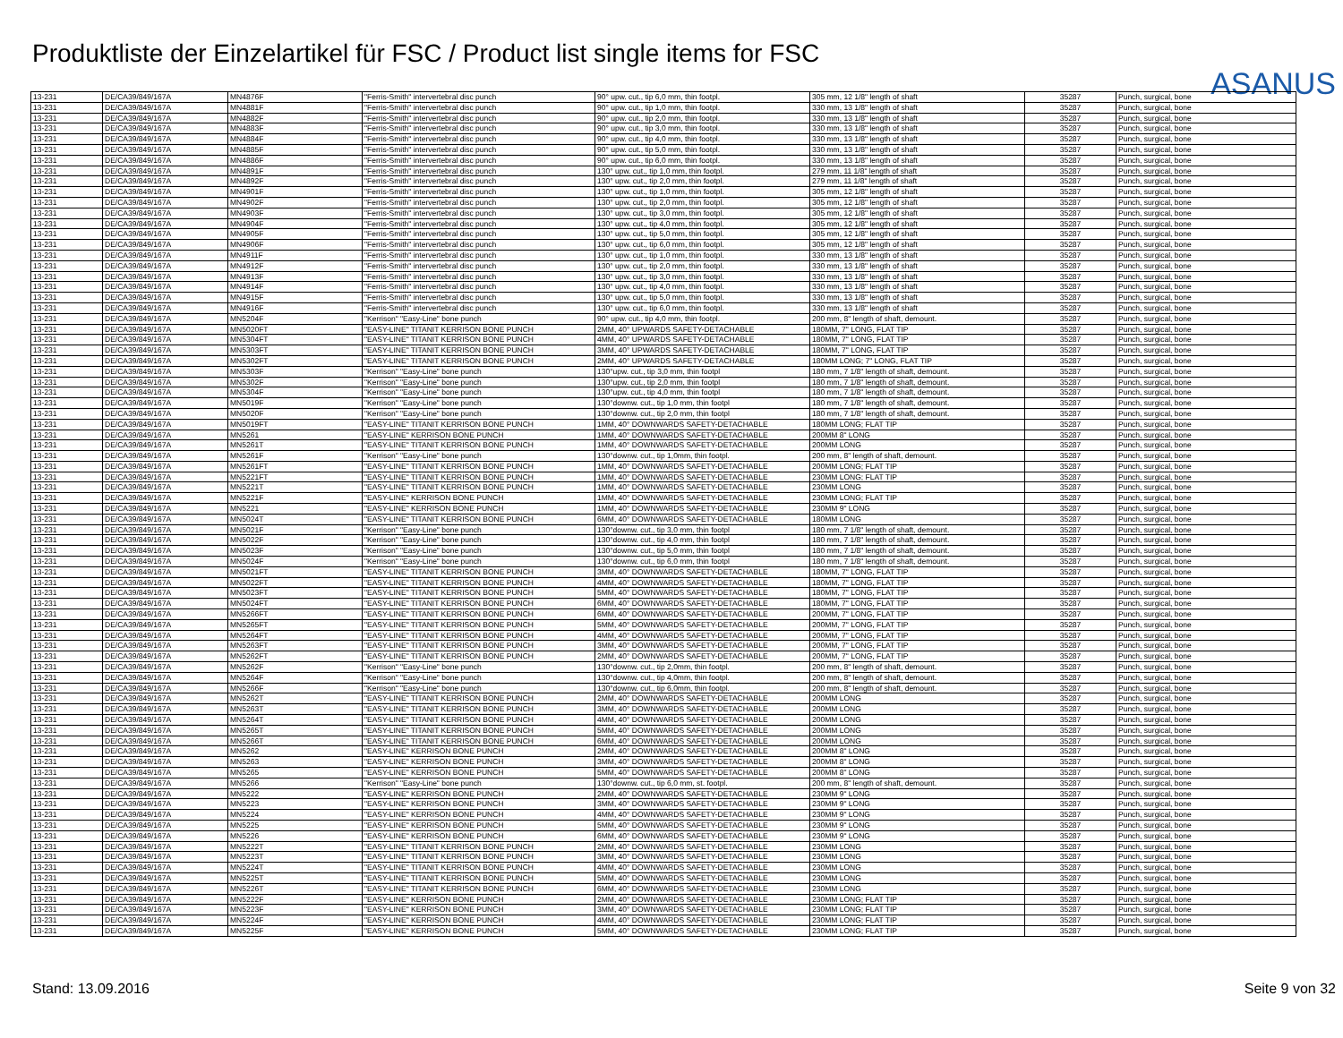Produktliste der Einzelartikel für FSC / Product list single items for FSC
ASANUS
| 13-231 | DE/CA39/849/167A | MN4876F | "Ferris-Smith" intervertebral disc punch | 90° upw. cut., tip 6,0 mm, thin footpl. | 305 mm, 12 1/8" length of shaft | 35287 | Punch, surgical, bone |
| 13-231 | DE/CA39/849/167A | MN4881F | "Ferris-Smith" intervertebral disc punch | 90° upw. cut., tip 1,0 mm, thin footpl. | 330 mm, 13 1/8" length of shaft | 35287 | Punch, surgical, bone |
| 13-231 | DE/CA39/849/167A | MN4882F | "Ferris-Smith" intervertebral disc punch | 90° upw. cut., tip 2,0 mm, thin footpl. | 330 mm, 13 1/8" length of shaft | 35287 | Punch, surgical, bone |
| 13-231 | DE/CA39/849/167A | MN4883F | "Ferris-Smith" intervertebral disc punch | 90° upw. cut., tip 3,0 mm, thin footpl. | 330 mm, 13 1/8" length of shaft | 35287 | Punch, surgical, bone |
| 13-231 | DE/CA39/849/167A | MN4884F | "Ferris-Smith" intervertebral disc punch | 90° upw. cut., tip 4,0 mm, thin footpl. | 330 mm, 13 1/8" length of shaft | 35287 | Punch, surgical, bone |
| 13-231 | DE/CA39/849/167A | MN4885F | "Ferris-Smith" intervertebral disc punch | 90° upw. cut., tip 5,0 mm, thin footpl. | 330 mm, 13 1/8" length of shaft | 35287 | Punch, surgical, bone |
| 13-231 | DE/CA39/849/167A | MN4886F | "Ferris-Smith" intervertebral disc punch | 90° upw. cut., tip 6,0 mm, thin footpl. | 330 mm, 13 1/8" length of shaft | 35287 | Punch, surgical, bone |
| 13-231 | DE/CA39/849/167A | MN4891F | "Ferris-Smith" intervertebral disc punch | 130° upw. cut., tip 1,0 mm, thin footpl. | 279 mm, 11 1/8" length of shaft | 35287 | Punch, surgical, bone |
| 13-231 | DE/CA39/849/167A | MN4892F | "Ferris-Smith" intervertebral disc punch | 130° upw. cut., tip 2,0 mm, thin footpl. | 279 mm, 11 1/8" length of shaft | 35287 | Punch, surgical, bone |
| 13-231 | DE/CA39/849/167A | MN4901F | "Ferris-Smith" intervertebral disc punch | 130° upw. cut., tip 1,0 mm, thin footpl. | 305 mm, 12 1/8" length of shaft | 35287 | Punch, surgical, bone |
| 13-231 | DE/CA39/849/167A | MN4902F | "Ferris-Smith" intervertebral disc punch | 130° upw. cut., tip 2,0 mm, thin footpl. | 305 mm, 12 1/8" length of shaft | 35287 | Punch, surgical, bone |
| 13-231 | DE/CA39/849/167A | MN4903F | "Ferris-Smith" intervertebral disc punch | 130° upw. cut., tip 3,0 mm, thin footpl. | 305 mm, 12 1/8" length of shaft | 35287 | Punch, surgical, bone |
| 13-231 | DE/CA39/849/167A | MN4904F | "Ferris-Smith" intervertebral disc punch | 130° upw. cut., tip 4,0 mm, thin footpl. | 305 mm, 12 1/8" length of shaft | 35287 | Punch, surgical, bone |
| 13-231 | DE/CA39/849/167A | MN4905F | "Ferris-Smith" intervertebral disc punch | 130° upw. cut., tip 5,0 mm, thin footpl. | 305 mm, 12 1/8" length of shaft | 35287 | Punch, surgical, bone |
| 13-231 | DE/CA39/849/167A | MN4906F | "Ferris-Smith" intervertebral disc punch | 130° upw. cut., tip 6,0 mm, thin footpl. | 305 mm, 12 1/8" length of shaft | 35287 | Punch, surgical, bone |
| 13-231 | DE/CA39/849/167A | MN4911F | "Ferris-Smith" intervertebral disc punch | 130° upw. cut., tip 1,0 mm, thin footpl. | 330 mm, 13 1/8" length of shaft | 35287 | Punch, surgical, bone |
| 13-231 | DE/CA39/849/167A | MN4912F | "Ferris-Smith" intervertebral disc punch | 130° upw. cut., tip 2,0 mm, thin footpl. | 330 mm, 13 1/8" length of shaft | 35287 | Punch, surgical, bone |
| 13-231 | DE/CA39/849/167A | MN4913F | "Ferris-Smith" intervertebral disc punch | 130° upw. cut., tip 3,0 mm, thin footpl. | 330 mm, 13 1/8" length of shaft | 35287 | Punch, surgical, bone |
| 13-231 | DE/CA39/849/167A | MN4914F | "Ferris-Smith" intervertebral disc punch | 130° upw. cut., tip 4,0 mm, thin footpl. | 330 mm, 13 1/8" length of shaft | 35287 | Punch, surgical, bone |
| 13-231 | DE/CA39/849/167A | MN4915F | "Ferris-Smith" intervertebral disc punch | 130° upw. cut., tip 5,0 mm, thin footpl. | 330 mm, 13 1/8" length of shaft | 35287 | Punch, surgical, bone |
| 13-231 | DE/CA39/849/167A | MN4916F | "Ferris-Smith" intervertebral disc punch | 130° upw. cut., tip 6,0 mm, thin footpl. | 330 mm, 13 1/8" length of shaft | 35287 | Punch, surgical, bone |
| 13-231 | DE/CA39/849/167A | MN5204F | "Kerrison" "Easy-Line" bone punch | 90° upw. cut., tip 4,0 mm, thin footpl. | 200 mm, 8" length of shaft, demount. | 35287 | Punch, surgical, bone |
| 13-231 | DE/CA39/849/167A | MN5020FT | "EASY-LINE" TITANIT KERRISON BONE PUNCH | 2MM, 40° UPWARDS SAFETY-DETACHABLE | 180MM, 7" LONG, FLAT TIP | 35287 | Punch, surgical, bone |
| 13-231 | DE/CA39/849/167A | MN5304FT | "EASY-LINE" TITANIT KERRISON BONE PUNCH | 4MM, 40° UPWARDS SAFETY-DETACHABLE | 180MM, 7" LONG, FLAT TIP | 35287 | Punch, surgical, bone |
| 13-231 | DE/CA39/849/167A | MN5303FT | "EASY-LINE" TITANIT KERRISON BONE PUNCH | 3MM, 40° UPWARDS SAFETY-DETACHABLE | 180MM, 7" LONG, FLAT TIP | 35287 | Punch, surgical, bone |
| 13-231 | DE/CA39/849/167A | MN5302FT | "EASY-LINE" TITANIT KERRISON BONE PUNCH | 2MM, 40° UPWARDS SAFETY-DETACHABLE | 180MM LONG; 7" LONG, FLAT TIP | 35287 | Punch, surgical, bone |
| 13-231 | DE/CA39/849/167A | MN5303F | "Kerrison" "Easy-Line" bone punch | 130°upw. cut., tip 3,0 mm, thin footpl | 180 mm, 7 1/8" length of shaft, demount. | 35287 | Punch, surgical, bone |
| 13-231 | DE/CA39/849/167A | MN5302F | "Kerrison" "Easy-Line" bone punch | 130°upw. cut., tip 2,0 mm, thin footpl | 180 mm, 7 1/8" length of shaft, demount. | 35287 | Punch, surgical, bone |
| 13-231 | DE/CA39/849/167A | MN5304F | "Kerrison" "Easy-Line" bone punch | 130°upw. cut., tip 4,0 mm, thin footpl | 180 mm, 7 1/8" length of shaft, demount. | 35287 | Punch, surgical, bone |
| 13-231 | DE/CA39/849/167A | MN5019F | "Kerrison" "Easy-Line" bone punch | 130°downw. cut., tip 1,0 mm, thin footpl | 180 mm, 7 1/8" length of shaft, demount. | 35287 | Punch, surgical, bone |
| 13-231 | DE/CA39/849/167A | MN5020F | "Kerrison" "Easy-Line" bone punch | 130°downw. cut., tip 2,0 mm, thin footpl | 180 mm, 7 1/8" length of shaft, demount. | 35287 | Punch, surgical, bone |
| 13-231 | DE/CA39/849/167A | MN5019FT | "EASY-LINE" TITANIT KERRISON BONE PUNCH | 1MM, 40° DOWNWARDS SAFETY-DETACHABLE | 180MM LONG; FLAT TIP | 35287 | Punch, surgical, bone |
| 13-231 | DE/CA39/849/167A | MN5261 | "EASY-LINE" KERRISON BONE PUNCH | 1MM, 40° DOWNWARDS SAFETY-DETACHABLE | 200MM 8" LONG | 35287 | Punch, surgical, bone |
| 13-231 | DE/CA39/849/167A | MN5261T | "EASY-LINE" TITANIT KERRISON BONE PUNCH | 1MM, 40° DOWNWARDS SAFETY-DETACHABLE | 200MM LONG | 35287 | Punch, surgical, bone |
| 13-231 | DE/CA39/849/167A | MN5261F | "Kerrison" "Easy-Line" bone punch | 130°downw. cut., tip 1,0mm, thin footpl. | 200 mm, 8" length of shaft, demount. | 35287 | Punch, surgical, bone |
| 13-231 | DE/CA39/849/167A | MN5261FT | "EASY-LINE" TITANIT KERRISON BONE PUNCH | 1MM, 40° DOWNWARDS SAFETY-DETACHABLE | 200MM LONG; FLAT TIP | 35287 | Punch, surgical, bone |
| 13-231 | DE/CA39/849/167A | MN5221FT | "EASY-LINE" TITANIT KERRISON BONE PUNCH | 1MM, 40° DOWNWARDS SAFETY-DETACHABLE | 230MM LONG; FLAT TIP | 35287 | Punch, surgical, bone |
| 13-231 | DE/CA39/849/167A | MN5221T | "EASY-LINE" TITANIT KERRISON BONE PUNCH | 1MM, 40° DOWNWARDS SAFETY-DETACHABLE | 230MM LONG | 35287 | Punch, surgical, bone |
| 13-231 | DE/CA39/849/167A | MN5221F | "EASY-LINE" KERRISON BONE PUNCH | 1MM, 40° DOWNWARDS SAFETY-DETACHABLE | 230MM LONG; FLAT TIP | 35287 | Punch, surgical, bone |
| 13-231 | DE/CA39/849/167A | MN5221 | "EASY-LINE" KERRISON BONE PUNCH | 1MM, 40° DOWNWARDS SAFETY-DETACHABLE | 230MM 9" LONG | 35287 | Punch, surgical, bone |
| 13-231 | DE/CA39/849/167A | MN5024T | "EASY-LINE" TITANIT KERRISON BONE PUNCH | 6MM, 40° DOWNWARDS SAFETY-DETACHABLE | 180MM LONG | 35287 | Punch, surgical, bone |
| 13-231 | DE/CA39/849/167A | MN5021F | "Kerrison" "Easy-Line" bone punch | 130°downw. cut., tip 3,0 mm, thin footpl | 180 mm, 7 1/8" length of shaft, demount. | 35287 | Punch, surgical, bone |
| 13-231 | DE/CA39/849/167A | MN5022F | "Kerrison" "Easy-Line" bone punch | 130°downw. cut., tip 4,0 mm, thin footpl | 180 mm, 7 1/8" length of shaft, demount. | 35287 | Punch, surgical, bone |
| 13-231 | DE/CA39/849/167A | MN5023F | "Kerrison" "Easy-Line" bone punch | 130°downw. cut., tip 5,0 mm, thin footpl | 180 mm, 7 1/8" length of shaft, demount. | 35287 | Punch, surgical, bone |
| 13-231 | DE/CA39/849/167A | MN5024F | "Kerrison" "Easy-Line" bone punch | 130°downw. cut., tip 6,0 mm, thin footpl | 180 mm, 7 1/8" length of shaft, demount. | 35287 | Punch, surgical, bone |
| 13-231 | DE/CA39/849/167A | MN5021FT | "EASY-LINE" TITANIT KERRISON BONE PUNCH | 3MM, 40° DOWNWARDS SAFETY-DETACHABLE | 180MM, 7" LONG, FLAT TIP | 35287 | Punch, surgical, bone |
| 13-231 | DE/CA39/849/167A | MN5022FT | "EASY-LINE" TITANIT KERRISON BONE PUNCH | 4MM, 40° DOWNWARDS SAFETY-DETACHABLE | 180MM, 7" LONG, FLAT TIP | 35287 | Punch, surgical, bone |
| 13-231 | DE/CA39/849/167A | MN5023FT | "EASY-LINE" TITANIT KERRISON BONE PUNCH | 5MM, 40° DOWNWARDS SAFETY-DETACHABLE | 180MM, 7" LONG, FLAT TIP | 35287 | Punch, surgical, bone |
| 13-231 | DE/CA39/849/167A | MN5024FT | "EASY-LINE" TITANIT KERRISON BONE PUNCH | 6MM, 40° DOWNWARDS SAFETY-DETACHABLE | 180MM, 7" LONG, FLAT TIP | 35287 | Punch, surgical, bone |
| 13-231 | DE/CA39/849/167A | MN5266FT | "EASY-LINE" TITANIT KERRISON BONE PUNCH | 6MM, 40° DOWNWARDS SAFETY-DETACHABLE | 200MM, 7" LONG, FLAT TIP | 35287 | Punch, surgical, bone |
| 13-231 | DE/CA39/849/167A | MN5265FT | "EASY-LINE" TITANIT KERRISON BONE PUNCH | 5MM, 40° DOWNWARDS SAFETY-DETACHABLE | 200MM, 7" LONG, FLAT TIP | 35287 | Punch, surgical, bone |
| 13-231 | DE/CA39/849/167A | MN5264FT | "EASY-LINE" TITANIT KERRISON BONE PUNCH | 4MM, 40° DOWNWARDS SAFETY-DETACHABLE | 200MM, 7" LONG, FLAT TIP | 35287 | Punch, surgical, bone |
| 13-231 | DE/CA39/849/167A | MN5263FT | "EASY-LINE" TITANIT KERRISON BONE PUNCH | 3MM, 40° DOWNWARDS SAFETY-DETACHABLE | 200MM, 7" LONG, FLAT TIP | 35287 | Punch, surgical, bone |
| 13-231 | DE/CA39/849/167A | MN5262FT | "EASY-LINE" TITANIT KERRISON BONE PUNCH | 2MM, 40° DOWNWARDS SAFETY-DETACHABLE | 200MM, 7" LONG, FLAT TIP | 35287 | Punch, surgical, bone |
| 13-231 | DE/CA39/849/167A | MN5262F | "Kerrison" "Easy-Line" bone punch | 130°downw. cut., tip 2,0mm, thin footpl. | 200 mm, 8" length of shaft, demount. | 35287 | Punch, surgical, bone |
| 13-231 | DE/CA39/849/167A | MN5264F | "Kerrison" "Easy-Line" bone punch | 130°downw. cut., tip 4,0mm, thin footpl. | 200 mm, 8" length of shaft, demount. | 35287 | Punch, surgical, bone |
| 13-231 | DE/CA39/849/167A | MN5266F | "Kerrison" "Easy-Line" bone punch | 130°downw. cut., tip 6,0mm, thin footpl. | 200 mm, 8" length of shaft, demount. | 35287 | Punch, surgical, bone |
| 13-231 | DE/CA39/849/167A | MN5262T | "EASY-LINE" TITANIT KERRISON BONE PUNCH | 2MM, 40° DOWNWARDS SAFETY-DETACHABLE | 200MM LONG | 35287 | Punch, surgical, bone |
| 13-231 | DE/CA39/849/167A | MN5263T | "EASY-LINE" TITANIT KERRISON BONE PUNCH | 3MM, 40° DOWNWARDS SAFETY-DETACHABLE | 200MM LONG | 35287 | Punch, surgical, bone |
| 13-231 | DE/CA39/849/167A | MN5264T | "EASY-LINE" TITANIT KERRISON BONE PUNCH | 4MM, 40° DOWNWARDS SAFETY-DETACHABLE | 200MM LONG | 35287 | Punch, surgical, bone |
| 13-231 | DE/CA39/849/167A | MN5265T | "EASY-LINE" TITANIT KERRISON BONE PUNCH | 5MM, 40° DOWNWARDS SAFETY-DETACHABLE | 200MM LONG | 35287 | Punch, surgical, bone |
| 13-231 | DE/CA39/849/167A | MN5266T | "EASY-LINE" TITANIT KERRISON BONE PUNCH | 6MM, 40° DOWNWARDS SAFETY-DETACHABLE | 200MM LONG | 35287 | Punch, surgical, bone |
| 13-231 | DE/CA39/849/167A | MN5262 | "EASY-LINE" KERRISON BONE PUNCH | 2MM, 40° DOWNWARDS SAFETY-DETACHABLE | 200MM 8" LONG | 35287 | Punch, surgical, bone |
| 13-231 | DE/CA39/849/167A | MN5263 | "EASY-LINE" KERRISON BONE PUNCH | 3MM, 40° DOWNWARDS SAFETY-DETACHABLE | 200MM 8" LONG | 35287 | Punch, surgical, bone |
| 13-231 | DE/CA39/849/167A | MN5265 | "EASY-LINE" KERRISON BONE PUNCH | 5MM, 40° DOWNWARDS SAFETY-DETACHABLE | 200MM 8" LONG | 35287 | Punch, surgical, bone |
| 13-231 | DE/CA39/849/167A | MN5266 | "Kerrison" "Easy-Line" bone punch | 130°downw. cut., tip 6,0 mm, st. footpl. | 200 mm, 8" length of shaft, demount. | 35287 | Punch, surgical, bone |
| 13-231 | DE/CA39/849/167A | MN5222 | "EASY-LINE" KERRISON BONE PUNCH | 2MM, 40° DOWNWARDS SAFETY-DETACHABLE | 230MM 9" LONG | 35287 | Punch, surgical, bone |
| 13-231 | DE/CA39/849/167A | MN5223 | "EASY-LINE" KERRISON BONE PUNCH | 3MM, 40° DOWNWARDS SAFETY-DETACHABLE | 230MM 9" LONG | 35287 | Punch, surgical, bone |
| 13-231 | DE/CA39/849/167A | MN5224 | "EASY-LINE" KERRISON BONE PUNCH | 4MM, 40° DOWNWARDS SAFETY-DETACHABLE | 230MM 9" LONG | 35287 | Punch, surgical, bone |
| 13-231 | DE/CA39/849/167A | MN5225 | "EASY-LINE" KERRISON BONE PUNCH | 5MM, 40° DOWNWARDS SAFETY-DETACHABLE | 230MM 9" LONG | 35287 | Punch, surgical, bone |
| 13-231 | DE/CA39/849/167A | MN5226 | "EASY-LINE" KERRISON BONE PUNCH | 6MM, 40° DOWNWARDS SAFETY-DETACHABLE | 230MM 9" LONG | 35287 | Punch, surgical, bone |
| 13-231 | DE/CA39/849/167A | MN5222T | "EASY-LINE" TITANIT KERRISON BONE PUNCH | 2MM, 40° DOWNWARDS SAFETY-DETACHABLE | 230MM LONG | 35287 | Punch, surgical, bone |
| 13-231 | DE/CA39/849/167A | MN5223T | "EASY-LINE" TITANIT KERRISON BONE PUNCH | 3MM, 40° DOWNWARDS SAFETY-DETACHABLE | 230MM LONG | 35287 | Punch, surgical, bone |
| 13-231 | DE/CA39/849/167A | MN5224T | "EASY-LINE" TITANIT KERRISON BONE PUNCH | 4MM, 40° DOWNWARDS SAFETY-DETACHABLE | 230MM LONG | 35287 | Punch, surgical, bone |
| 13-231 | DE/CA39/849/167A | MN5225T | "EASY-LINE" TITANIT KERRISON BONE PUNCH | 5MM, 40° DOWNWARDS SAFETY-DETACHABLE | 230MM LONG | 35287 | Punch, surgical, bone |
| 13-231 | DE/CA39/849/167A | MN5226T | "EASY-LINE" TITANIT KERRISON BONE PUNCH | 6MM, 40° DOWNWARDS SAFETY-DETACHABLE | 230MM LONG | 35287 | Punch, surgical, bone |
| 13-231 | DE/CA39/849/167A | MN5222F | "EASY-LINE" KERRISON BONE PUNCH | 2MM, 40° DOWNWARDS SAFETY-DETACHABLE | 230MM LONG; FLAT TIP | 35287 | Punch, surgical, bone |
| 13-231 | DE/CA39/849/167A | MN5223F | "EASY-LINE" KERRISON BONE PUNCH | 3MM, 40° DOWNWARDS SAFETY-DETACHABLE | 230MM LONG; FLAT TIP | 35287 | Punch, surgical, bone |
| 13-231 | DE/CA39/849/167A | MN5224F | "EASY-LINE" KERRISON BONE PUNCH | 4MM, 40° DOWNWARDS SAFETY-DETACHABLE | 230MM LONG; FLAT TIP | 35287 | Punch, surgical, bone |
| 13-231 | DE/CA39/849/167A | MN5225F | "EASY-LINE" KERRISON BONE PUNCH | 5MM, 40° DOWNWARDS SAFETY-DETACHABLE | 230MM LONG; FLAT TIP | 35287 | Punch, surgical, bone |
Stand: 13.09.2016 Seite 9 von 32